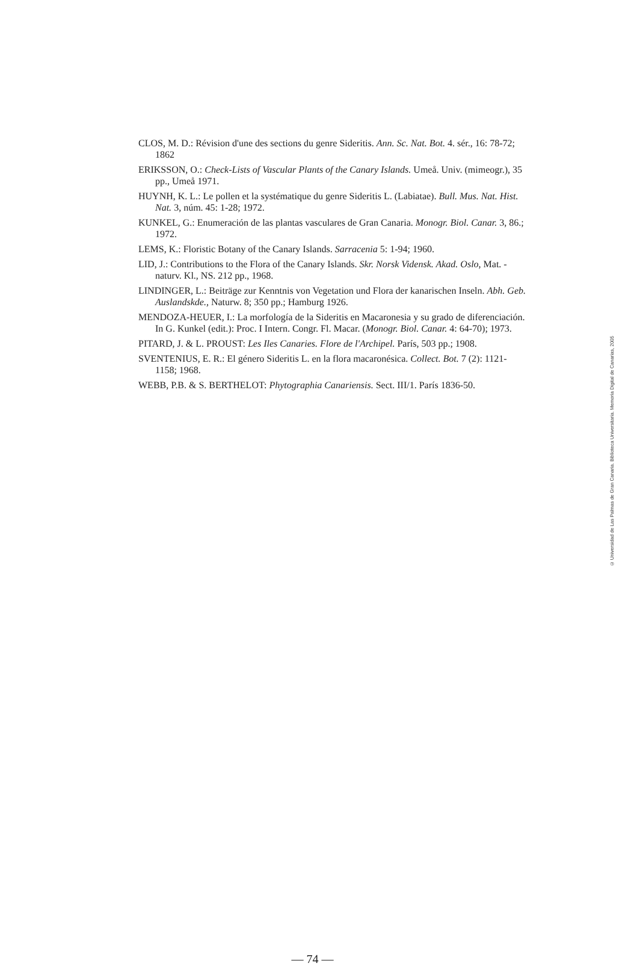CLOS, M. D.: Révision d'une des sections du genre Sideritis. Ann. Sc. Nat. Bot. 4. sér., 16: 78-72; 1862
ERIKSSON, O.: Check-Lists of Vascular Plants of the Canary Islands. Umeå. Univ. (mimeogr.), 35 pp., Umeå 1971.
HUYNH, K. L.: Le pollen et la systématique du genre Sideritis L. (Labiatae). Bull. Mus. Nat. Hist. Nat. 3, núm. 45: 1-28; 1972.
KUNKEL, G.: Enumeración de las plantas vasculares de Gran Canaria. Monogr. Biol. Canar. 3, 86.; 1972.
LEMS, K.: Floristic Botany of the Canary Islands. Sarracenia 5: 1-94; 1960.
LID, J.: Contributions to the Flora of the Canary Islands. Skr. Norsk Vidensk. Akad. Oslo, Mat. - naturv. Kl., NS. 212 pp., 1968.
LINDINGER, L.: Beiträge zur Kenntnis von Vegetation und Flora der kanarischen Inseln. Abh. Geb. Auslandskde., Naturw. 8; 350 pp.; Hamburg 1926.
MENDOZA-HEUER, I.: La morfología de la Sideritis en Macaronesia y su grado de diferenciación. In G. Kunkel (edit.): Proc. I Intern. Congr. Fl. Macar. (Monogr. Biol. Canar. 4: 64-70); 1973.
PITARD, J. & L. PROUST: Les Iles Canaries. Flore de l'Archipel. París, 503 pp.; 1908.
SVENTENIUS, E. R.: El género Sideritis L. en la flora macaronésica. Collect. Bot. 7 (2): 1121-1158; 1968.
WEBB, P.B. & S. BERTHELOT: Phytographia Canariensis. Sect. III/1. París 1836-50.
© Universidad de Las Palmas de Gran Canaria. Biblioteca Universitaria. Memoria Digital de Canarias, 2005
— 74 —